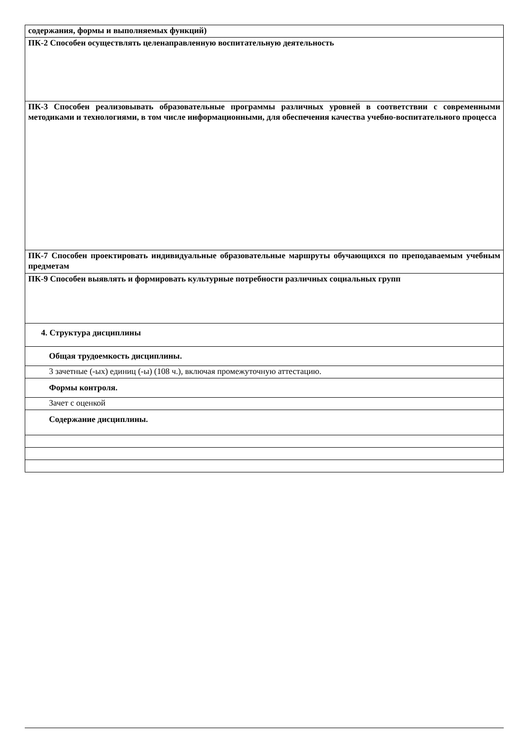| содержания, формы и выполняемых функций) |
| ПК-2 Способен осуществлять целенаправленную воспитательную деятельность |
| ПК-3 Способен реализовывать образовательные программы различных уровней в соответствии с современными методиками и технологиями, в том числе информационными, для обеспечения качества учебно-воспитательного процесса |
| ПК-7 Способен проектировать индивидуальные образовательные маршруты обучающихся по преподаваемым учебным предметам |
| ПК-9 Способен выявлять и формировать культурные потребности различных социальных групп |
| 4. Структура дисциплины |
| Общая трудоемкость дисциплины. |
| 3 зачетные (-ых) единиц (-ы) (108 ч.), включая промежуточную аттестацию. |
| Формы контроля. |
| Зачет с оценкой |
| Содержание дисциплины. |